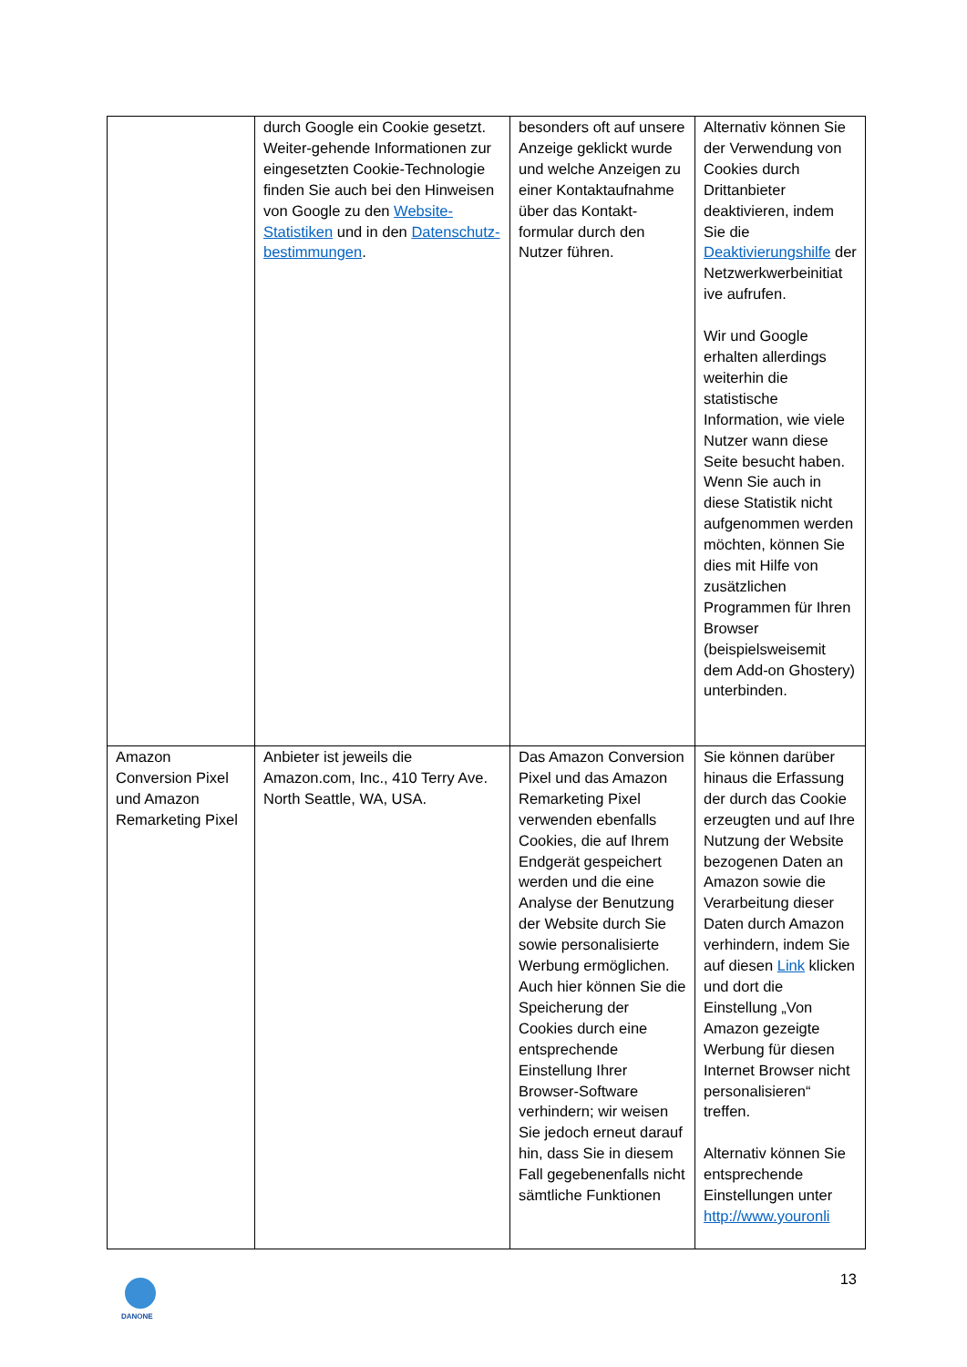| | durch Google ein Cookie gesetzt. Weiter-gehende Informationen zur eingesetzten Cookie-Technologie finden Sie auch bei den Hinweisen von Google zu den Website-Statistiken und in den Datenschutz-bestimmungen . | besonders oft auf unsere Anzeige geklickt wurde und welche Anzeigen zu einer Kontaktaufnahme über das Kontakt-formular durch den Nutzer führen. | Alternativ können Sie der Verwendung von Cookies durch Drittanbieter deaktivieren, indem Sie die Deaktivierungshilfe der Netzwerkwerbeinitiat ive aufrufen. Wir und Google erhalten allerdings weiterhin die statistische Information, wie viele Nutzer wann diese Seite besucht haben. Wenn Sie auch in diese Statistik nicht aufgenommen werden möchten, können Sie dies mit Hilfe von zusätzlichen Programmen für Ihren Browser (beispielsweisemit dem Add-on Ghostery) unterbinden. |
| Amazon Conversion Pixel und Amazon Remarketing Pixel | Anbieter ist jeweils die Amazon.com, Inc., 410 Terry Ave. North Seattle, WA, USA. | Das Amazon Conversion Pixel und das Amazon Remarketing Pixel verwenden ebenfalls Cookies, die auf Ihrem Endgerät gespeichert werden und die eine Analyse der Benutzung der Website durch Sie sowie personalisierte Werbung ermöglichen. Auch hier können Sie die Speicherung der Cookies durch eine entsprechende Einstellung Ihrer Browser-Software verhindern; wir weisen Sie jedoch erneut darauf hin, dass Sie in diesem Fall gegebenenfalls nicht sämtliche Funktionen | Sie können darüber hinaus die Erfassung der durch das Cookie erzeugten und auf Ihre Nutzung der Website bezogenen Daten an Amazon sowie die Verarbeitung dieser Daten durch Amazon verhindern, indem Sie auf diesen Link klicken und dort die Einstellung „Von Amazon gezeigte Werbung für diesen Internet Browser nicht personalisieren“ treffen. Alternativ können Sie entsprechende Einstellungen unter http://www.youronli |
DANONE
13